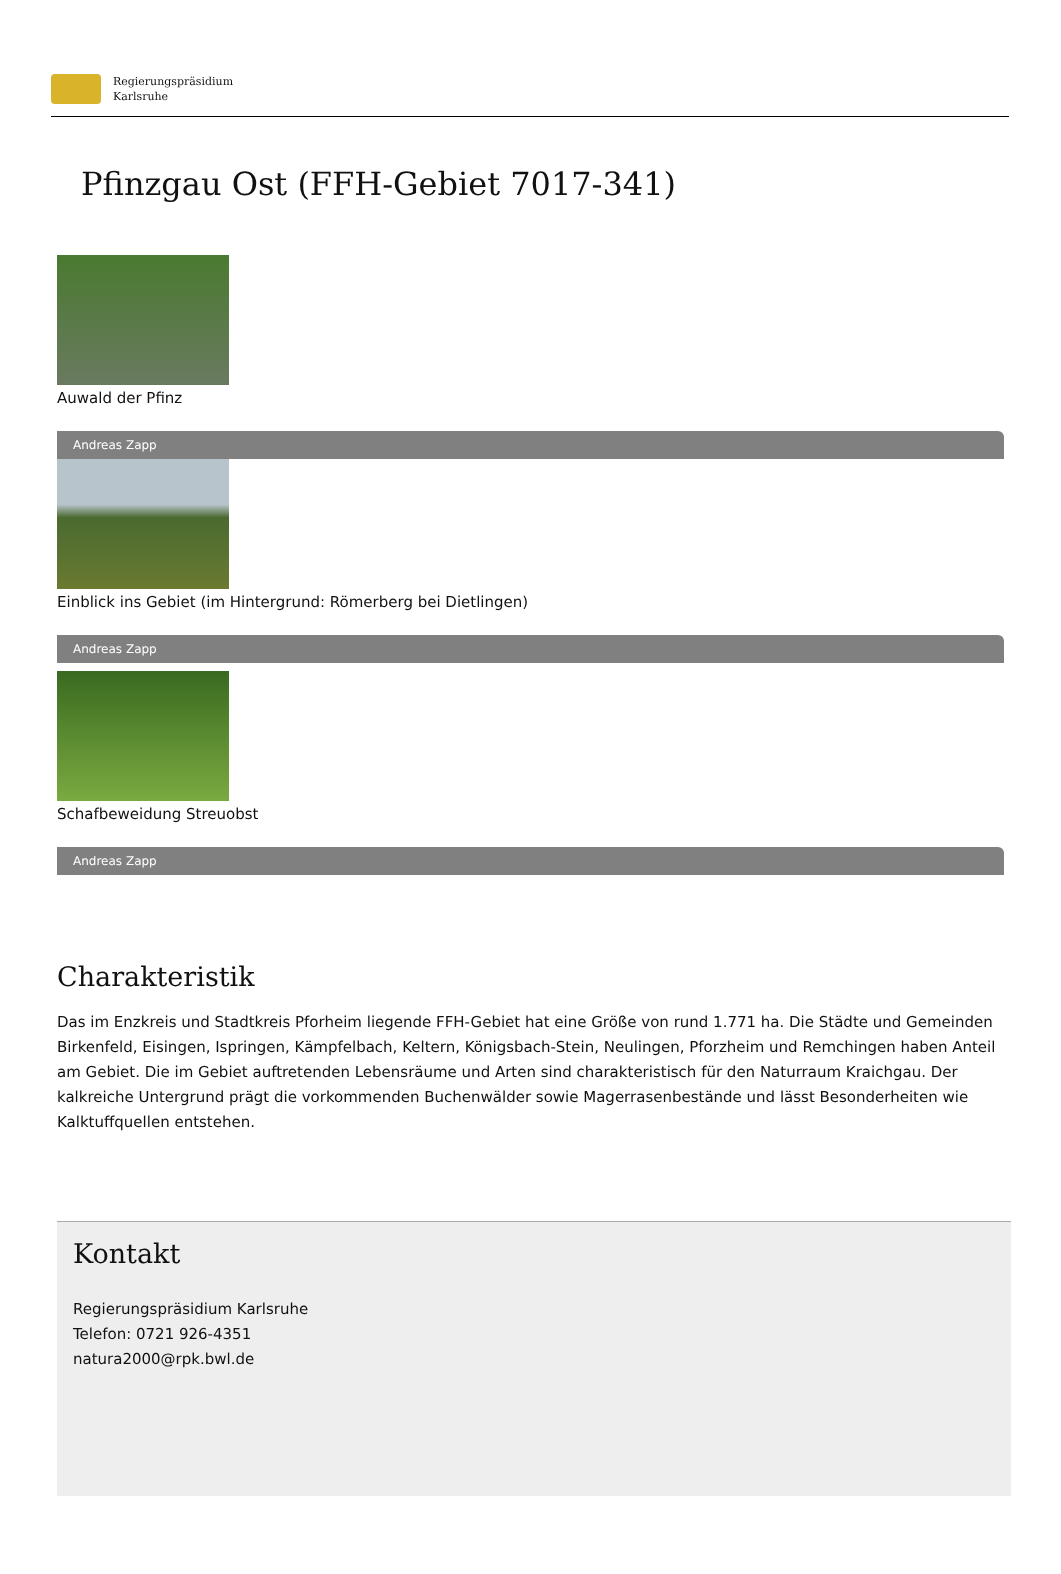Regierungspräsidium
Karlsruhe
Pfinzgau Ost (FFH-Gebiet 7017-341)
Auwald der Pfinz
Andreas Zapp
Einblick ins Gebiet (im Hintergrund: Römerberg bei Dietlingen)
Andreas Zapp
Schafbeweidung Streuobst
Andreas Zapp
Charakteristik
Das im Enzkreis und Stadtkreis Pforheim liegende FFH-Gebiet hat eine Größe von rund 1.771 ha. Die Städte und Gemeinden Birkenfeld, Eisingen, Ispringen, Kämpfelbach, Keltern, Königsbach-Stein, Neulingen, Pforzheim und Remchingen haben Anteil am Gebiet. Die im Gebiet auftretenden Lebensräume und Arten sind charakteristisch für den Naturraum Kraichgau. Der kalkreiche Untergrund prägt die vorkommenden Buchenwälder sowie Magerrasenbestände und lässt Besonderheiten wie Kalktuffquellen entstehen.
Kontakt
Regierungspräsidium Karlsruhe
Telefon: 0721 926-4351
natura2000@rpk.bwl.de